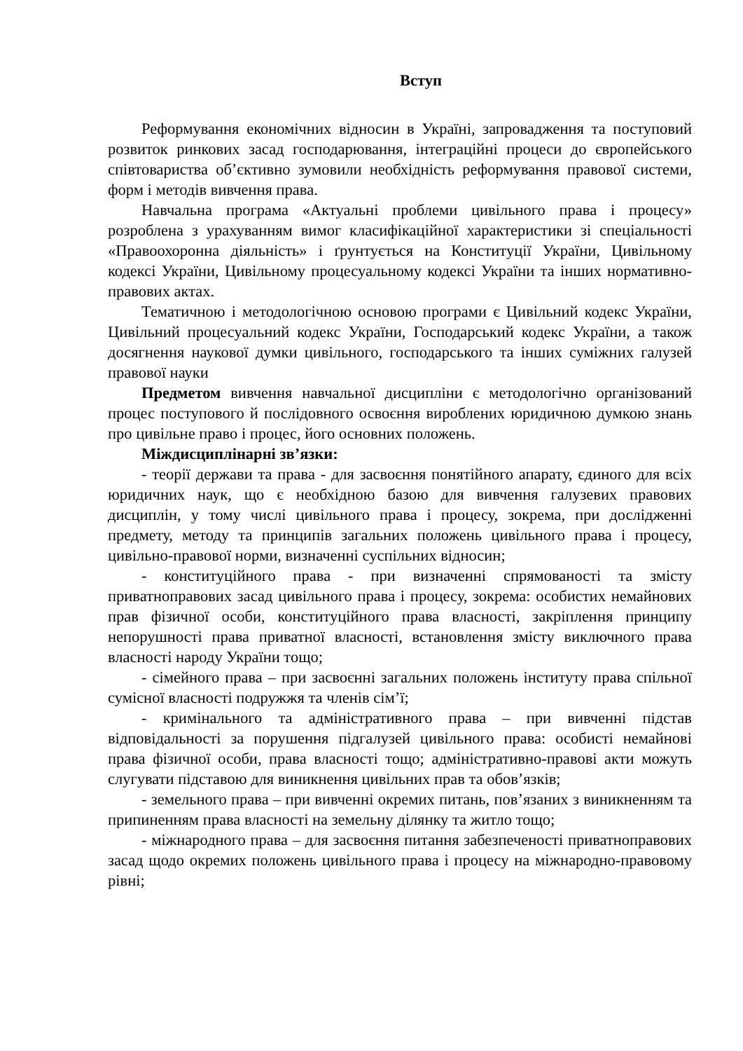Вступ
Реформування економічних відносин в Україні, запровадження та поступовий розвиток ринкових засад господарювання, інтеграційні процеси до європейського співтовариства об’єктивно зумовили необхідність реформування правової системи, форм і методів вивчення права.
Навчальна програма «Актуальні проблеми цивільного права і процесу» розроблена з урахуванням вимог класифікаційної характеристики зі спеціальності «Правоохоронна діяльність» і ґрунтується на Конституції України, Цивільному кодексі України, Цивільному процесуальному кодексі України та інших нормативно-правових актах.
Тематичною і методологічною основою програми є Цивільний кодекс України, Цивільний процесуальний кодекс України, Господарський кодекс України, а також досягнення наукової думки цивільного, господарського та інших суміжних галузей правової науки
Предметом вивчення навчальної дисципліни є методологічно організований процес поступового й послідовного освоєння вироблених юридичною думкою знань про цивільне право і процес, його основних положень.
Міждисциплінарні зв’язки:
- теорії держави та права - для засвоєння понятійного апарату, єдиного для всіх юридичних наук, що є необхідною базою для вивчення галузевих правових дисциплін, у тому числі цивільного права і процесу, зокрема, при дослідженні предмету, методу та принципів загальних положень цивільного права і процесу, цивільно-правової норми, визначенні суспільних відносин;
- конституційного права - при визначенні спрямованості та змісту приватноправових засад цивільного права і процесу, зокрема: особистих немайнових прав фізичної особи, конституційного права власності, закріплення принципу непорушності права приватної власності, встановлення змісту виключного права власності народу України тощо;
- сімейного права – при засвоєнні загальних положень інституту права спільної сумісної власності подружжя та членів сім’ї;
- кримінального та адміністративного права – при вивченні підстав відповідальності за порушення підгалузей цивільного права: особисті немайнові права фізичної особи, права власності тощо; адміністративно-правові акти можуть слугувати підставою для виникнення цивільних прав та обов’язків;
- земельного права – при вивченні окремих питань, пов’язаних з виникненням та припиненням права власності на земельну ділянку та житло тощо;
- міжнародного права – для засвоєння питання забезпеченості приватноправових засад щодо окремих положень цивільного права і процесу на міжнародно-правовому рівні;